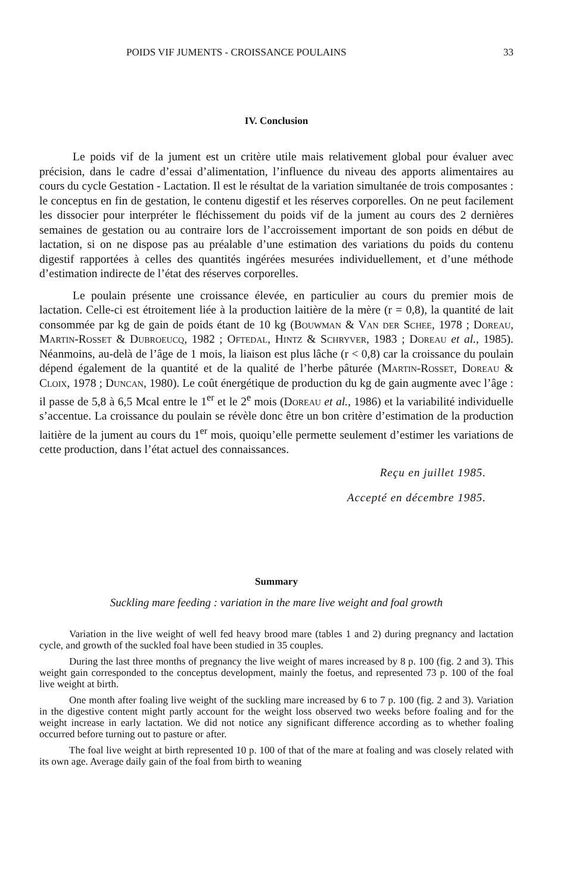POIDS VIF JUMENTS - CROISSANCE POULAINS 33
IV. Conclusion
Le poids vif de la jument est un critère utile mais relativement global pour évaluer avec précision, dans le cadre d’essai d’alimentation, l’influence du niveau des apports alimentaires au cours du cycle Gestation - Lactation. Il est le résultat de la variation simultanée de trois composantes : le conceptus en fin de gestation, le contenu digestif et les réserves corporelles. On ne peut facilement les dissocier pour interpréter le fléchissement du poids vif de la jument au cours des 2 dernières semaines de gestation ou au contraire lors de l’accroissement important de son poids en début de lactation, si on ne dispose pas au préalable d’une estimation des variations du poids du contenu digestif rapportées à celles des quantités ingérées mesurées individuellement, et d’une méthode d’estimation indirecte de l’état des réserves corporelles.
Le poulain présente une croissance élevée, en particulier au cours du premier mois de lactation. Celle-ci est étroitement liée à la production laitière de la mère (r = 0,8), la quantité de lait consommée par kg de gain de poids étant de 10 kg (Bouwman & Van der Schee, 1978 ; Doreau, Martin-Rosset & Dubroeucq, 1982 ; Oftedal, Hintz & Schryver, 1983 ; Doreau et al., 1985). Néanmoins, au-delà de l’âge de 1 mois, la liaison est plus lâche (r < 0,8) car la croissance du poulain dépend également de la quantité et de la qualité de l’herbe pâturée (Martin-Rosset, Doreau & Cloix, 1978 ; Duncan, 1980). Le coût énergétique de production du kg de gain augmente avec l’âge : il passe de 5,8 à 6,5 Mcal entre le 1<sup>er</sup> et le 2<sup>e</sup> mois (Doreau et al., 1986) et la variabilité individuelle s’accentue. La croissance du poulain se révèle donc être un bon critère d’estimation de la production laitière de la jument au cours du 1<sup>er</sup> mois, quoiqu’elle permette seulement d’estimer les variations de cette production, dans l’état actuel des connaissances.
Reçu en juillet 1985.
Accepté en décembre 1985.
Summary
Suckling mare feeding : variation in the mare live weight and foal growth
Variation in the live weight of well fed heavy brood mare (tables 1 and 2) during pregnancy and lactation cycle, and growth of the suckled foal have been studied in 35 couples.
During the last three months of pregnancy the live weight of mares increased by 8 p. 100 (fig. 2 and 3). This weight gain corresponded to the conceptus development, mainly the foetus, and represented 73 p. 100 of the foal live weight at birth.
One month after foaling live weight of the suckling mare increased by 6 to 7 p. 100 (fig. 2 and 3). Variation in the digestive content might partly account for the weight loss observed two weeks before foaling and for the weight increase in early lactation. We did not notice any significant difference according as to whether foaling occurred before turning out to pasture or after.
The foal live weight at birth represented 10 p. 100 of that of the mare at foaling and was closely related with its own age. Average daily gain of the foal from birth to weaning